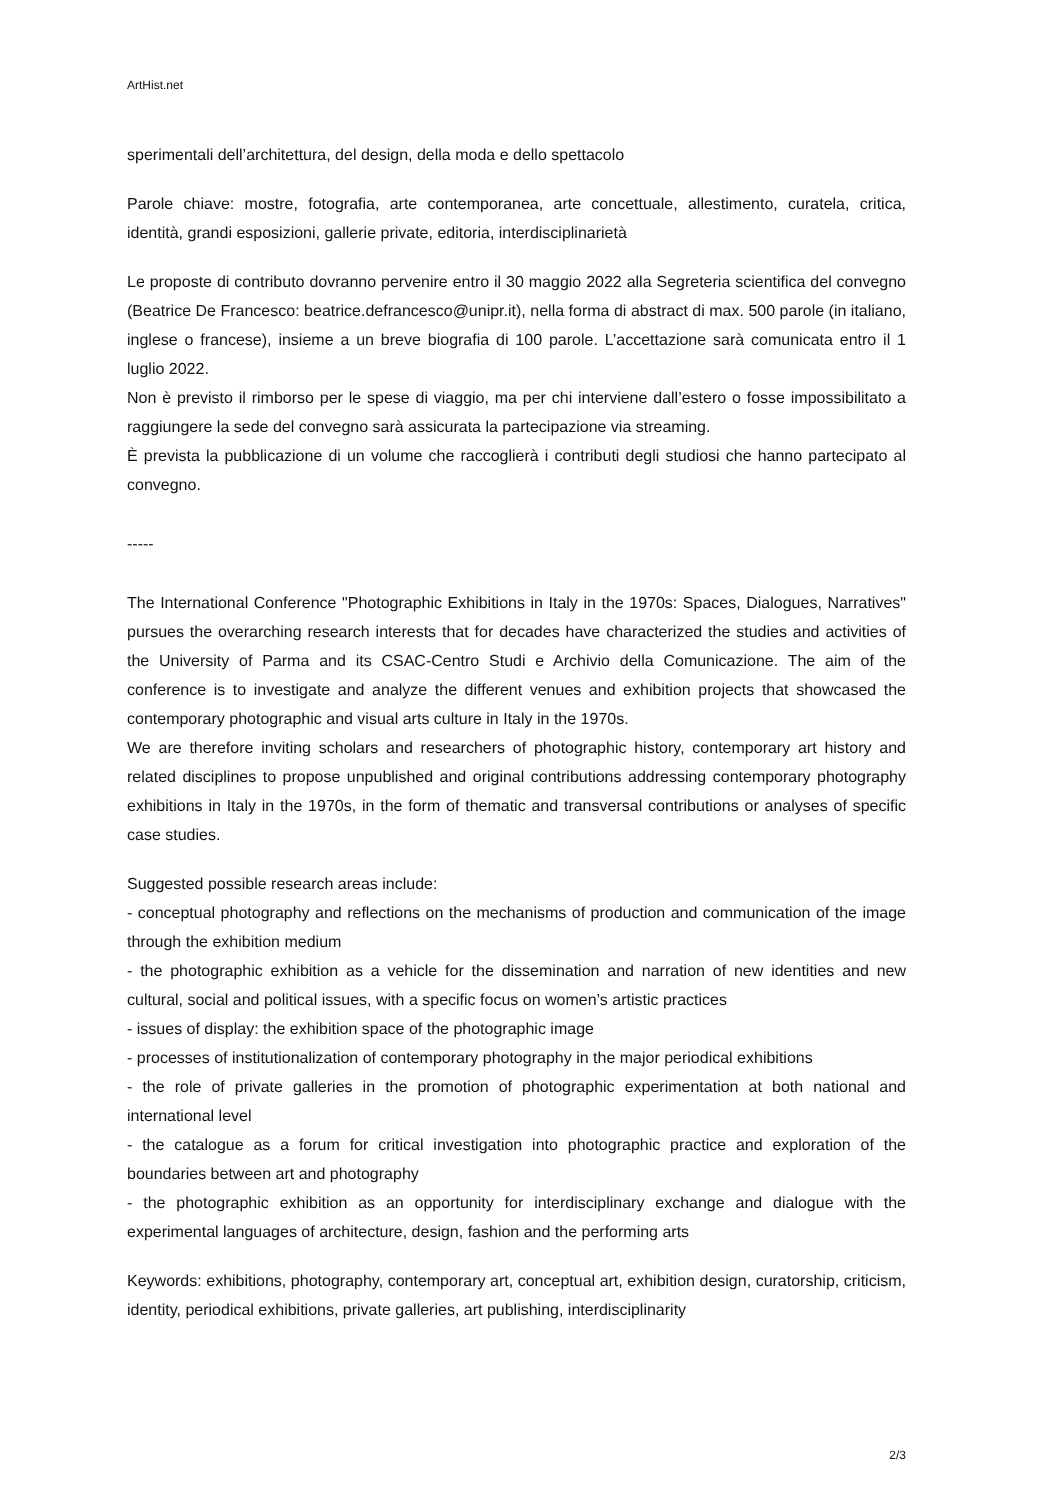ArtHist.net
sperimentali dell’architettura, del design, della moda e dello spettacolo
Parole chiave: mostre, fotografia, arte contemporanea, arte concettuale, allestimento, curatela, critica, identità, grandi esposizioni, gallerie private, editoria, interdisciplinarietà
Le proposte di contributo dovranno pervenire entro il 30 maggio 2022 alla Segreteria scientifica del convegno (Beatrice De Francesco: beatrice.defrancesco@unipr.it), nella forma di abstract di max. 500 parole (in italiano, inglese o francese), insieme a un breve biografia di 100 parole. L’accettazione sarà comunicata entro il 1 luglio 2022.
Non è previsto il rimborso per le spese di viaggio, ma per chi interviene dall’estero o fosse impossibilitato a raggiungere la sede del convegno sarà assicurata la partecipazione via streaming.
È prevista la pubblicazione di un volume che raccoglierà i contributi degli studiosi che hanno partecipato al convegno.
-----
The International Conference "Photographic Exhibitions in Italy in the 1970s: Spaces, Dialogues, Narratives" pursues the overarching research interests that for decades have characterized the studies and activities of the University of Parma and its CSAC-Centro Studi e Archivio della Comunicazione. The aim of the conference is to investigate and analyze the different venues and exhibition projects that showcased the contemporary photographic and visual arts culture in Italy in the 1970s.
We are therefore inviting scholars and researchers of photographic history, contemporary art history and related disciplines to propose unpublished and original contributions addressing contemporary photography exhibitions in Italy in the 1970s, in the form of thematic and transversal contributions or analyses of specific case studies.
Suggested possible research areas include:
- conceptual photography and reflections on the mechanisms of production and communication of the image through the exhibition medium
- the photographic exhibition as a vehicle for the dissemination and narration of new identities and new cultural, social and political issues, with a specific focus on women’s artistic practices
- issues of display: the exhibition space of the photographic image
- processes of institutionalization of contemporary photography in the major periodical exhibitions
- the role of private galleries in the promotion of photographic experimentation at both national and international level
- the catalogue as a forum for critical investigation into photographic practice and exploration of the boundaries between art and photography
- the photographic exhibition as an opportunity for interdisciplinary exchange and dialogue with the experimental languages of architecture, design, fashion and the performing arts
Keywords: exhibitions, photography, contemporary art, conceptual art, exhibition design, curatorship, criticism, identity, periodical exhibitions, private galleries, art publishing, interdisciplinarity
2/3